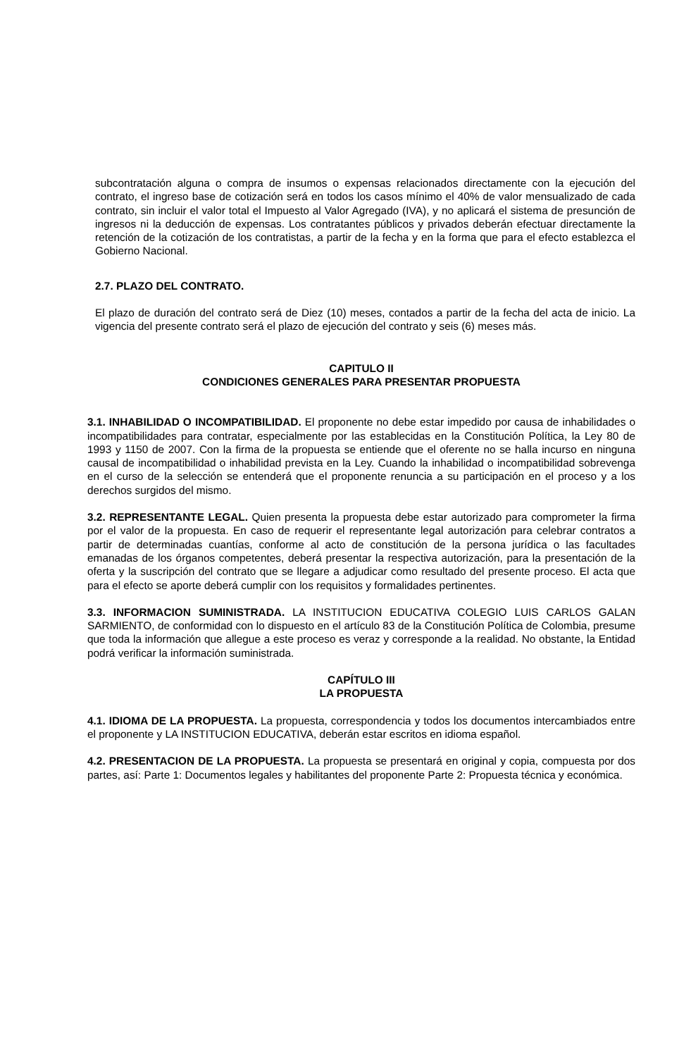subcontratación alguna o compra de insumos o expensas relacionados directamente con la ejecución del contrato, el ingreso base de cotización será en todos los casos mínimo el 40% de valor mensualizado de cada contrato, sin incluir el valor total el Impuesto al Valor Agregado (IVA), y no aplicará el sistema de presunción de ingresos ni la deducción de expensas. Los contratantes públicos y privados deberán efectuar directamente la retención de la cotización de los contratistas, a partir de la fecha y en la forma que para el efecto establezca el Gobierno Nacional.
2.7. PLAZO DEL CONTRATO.
El plazo de duración del contrato será de Diez (10) meses, contados a partir de la fecha del acta de inicio. La vigencia del presente contrato será el plazo de ejecución del contrato y seis (6) meses más.
CAPITULO II
CONDICIONES GENERALES PARA PRESENTAR PROPUESTA
3.1. INHABILIDAD O INCOMPATIBILIDAD. El proponente no debe estar impedido por causa de inhabilidades o incompatibilidades para contratar, especialmente por las establecidas en la Constitución Política, la Ley 80 de 1993 y 1150 de 2007. Con la firma de la propuesta se entiende que el oferente no se halla incurso en ninguna causal de incompatibilidad o inhabilidad prevista en la Ley. Cuando la inhabilidad o incompatibilidad sobrevenga en el curso de la selección se entenderá que el proponente renuncia a su participación en el proceso y a los derechos surgidos del mismo.
3.2. REPRESENTANTE LEGAL. Quien presenta la propuesta debe estar autorizado para comprometer la firma por el valor de la propuesta. En caso de requerir el representante legal autorización para celebrar contratos a partir de determinadas cuantías, conforme al acto de constitución de la persona jurídica o las facultades emanadas de los órganos competentes, deberá presentar la respectiva autorización, para la presentación de la oferta y la suscripción del contrato que se llegare a adjudicar como resultado del presente proceso. El acta que para el efecto se aporte deberá cumplir con los requisitos y formalidades pertinentes.
3.3. INFORMACION SUMINISTRADA. LA INSTITUCION EDUCATIVA COLEGIO LUIS CARLOS GALAN SARMIENTO, de conformidad con lo dispuesto en el artículo 83 de la Constitución Política de Colombia, presume que toda la información que allegue a este proceso es veraz y corresponde a la realidad. No obstante, la Entidad podrá verificar la información suministrada.
CAPÍTULO III
LA PROPUESTA
4.1. IDIOMA DE LA PROPUESTA. La propuesta, correspondencia y todos los documentos intercambiados entre el proponente y LA INSTITUCION EDUCATIVA, deberán estar escritos en idioma español.
4.2. PRESENTACION DE LA PROPUESTA. La propuesta se presentará en original y copia, compuesta por dos partes, así: Parte 1: Documentos legales y habilitantes del proponente Parte 2: Propuesta técnica y económica.